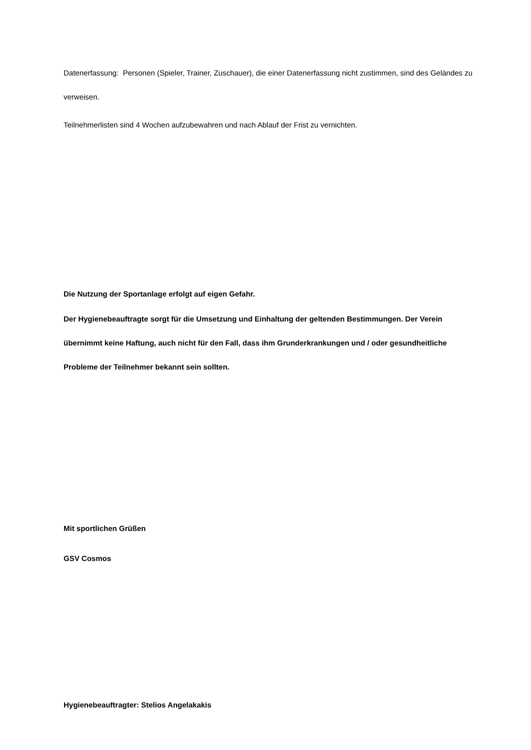Datenerfassung: Personen (Spieler, Trainer, Zuschauer), die einer Datenerfassung nicht zustimmen, sind des Geländes zu verweisen.
Teilnehmerlisten sind 4 Wochen aufzubewahren und nach Ablauf der Frist zu vernichten.
Die Nutzung der Sportanlage erfolgt auf eigen Gefahr.
Der Hygienebeauftragte sorgt für die Umsetzung und Einhaltung der geltenden Bestimmungen. Der Verein übernimmt keine Haftung, auch nicht für den Fall, dass ihm Grunderkrankungen und / oder gesundheitliche Probleme der Teilnehmer bekannt sein sollten.
Mit sportlichen Grüßen
GSV Cosmos
Hygienebeauftragter: Stelios Angelakakis